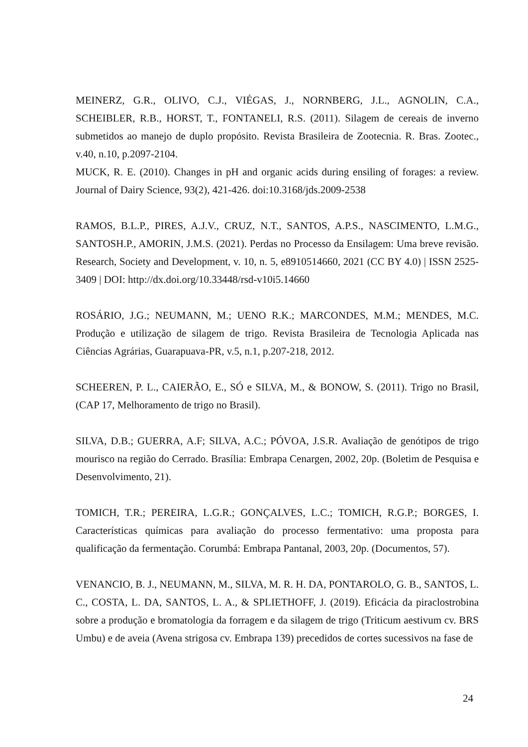MEINERZ, G.R., OLIVO, C.J., VIÉGAS, J., NORNBERG, J.L., AGNOLIN, C.A., SCHEIBLER, R.B., HORST, T., FONTANELI, R.S. (2011). Silagem de cereais de inverno submetidos ao manejo de duplo propósito. Revista Brasileira de Zootecnia. R. Bras. Zootec., v.40, n.10, p.2097-2104.
MUCK, R. E. (2010). Changes in pH and organic acids during ensiling of forages: a review. Journal of Dairy Science, 93(2), 421-426. doi:10.3168/jds.2009-2538
RAMOS, B.L.P., PIRES, A.J.V., CRUZ, N.T., SANTOS, A.P.S., NASCIMENTO, L.M.G., SANTOSH.P., AMORIN, J.M.S. (2021). Perdas no Processo da Ensilagem: Uma breve revisão. Research, Society and Development, v. 10, n. 5, e8910514660, 2021 (CC BY 4.0) | ISSN 2525-3409 | DOI: http://dx.doi.org/10.33448/rsd-v10i5.14660
ROSÁRIO, J.G.; NEUMANN, M.; UENO R.K.; MARCONDES, M.M.; MENDES, M.C. Produção e utilização de silagem de trigo. Revista Brasileira de Tecnologia Aplicada nas Ciências Agrárias, Guarapuava-PR, v.5, n.1, p.207-218, 2012.
SCHEEREN, P. L., CAIERÃO, E., SÓ e SILVA, M., & BONOW, S. (2011). Trigo no Brasil, (CAP 17, Melhoramento de trigo no Brasil).
SILVA, D.B.; GUERRA, A.F; SILVA, A.C.; PÓVOA, J.S.R. Avaliação de genótipos de trigo mourisco na região do Cerrado. Brasília: Embrapa Cenargen, 2002, 20p. (Boletim de Pesquisa e Desenvolvimento, 21).
TOMICH, T.R.; PEREIRA, L.G.R.; GONÇALVES, L.C.; TOMICH, R.G.P.; BORGES, I. Características químicas para avaliação do processo fermentativo: uma proposta para qualificação da fermentação. Corumbá: Embrapa Pantanal, 2003, 20p. (Documentos, 57).
VENANCIO, B. J., NEUMANN, M., SILVA, M. R. H. DA, PONTAROLO, G. B., SANTOS, L. C., COSTA, L. DA, SANTOS, L. A., & SPLIETHOFF, J. (2019). Eficácia da piraclostrobina sobre a produção e bromatologia da forragem e da silagem de trigo (Triticum aestivum cv. BRS Umbu) e de aveia (Avena strigosa cv. Embrapa 139) precedidos de cortes sucessivos na fase de
24